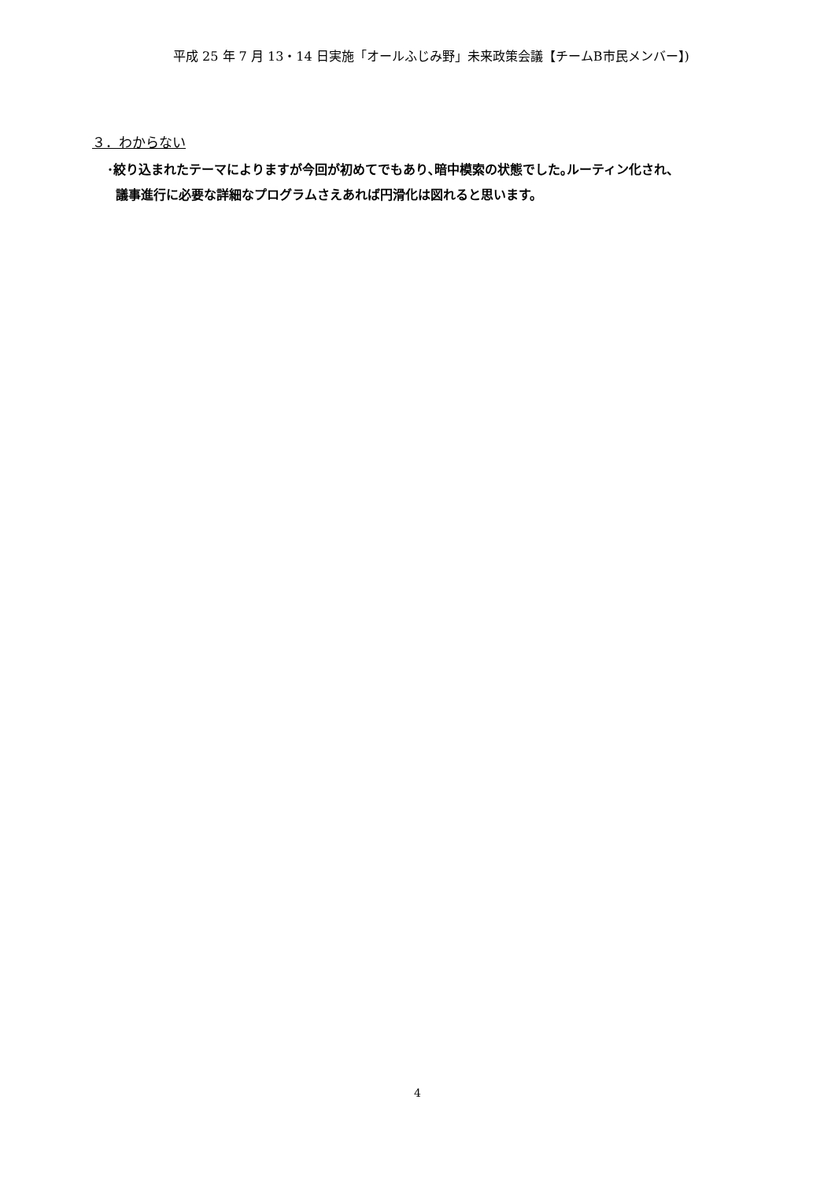平成 25 年 7 月 13・14 日実施「オールふじみ野」未来政策会議【チームB市民メンバー】)
３．わからない
･絞り込まれたテーマによりますが今回が初めてでもあり､暗中模索の状態でした｡ルーティン化され、
議事進行に必要な詳細なプログラムさえあれば円滑化は図れると思います。
4